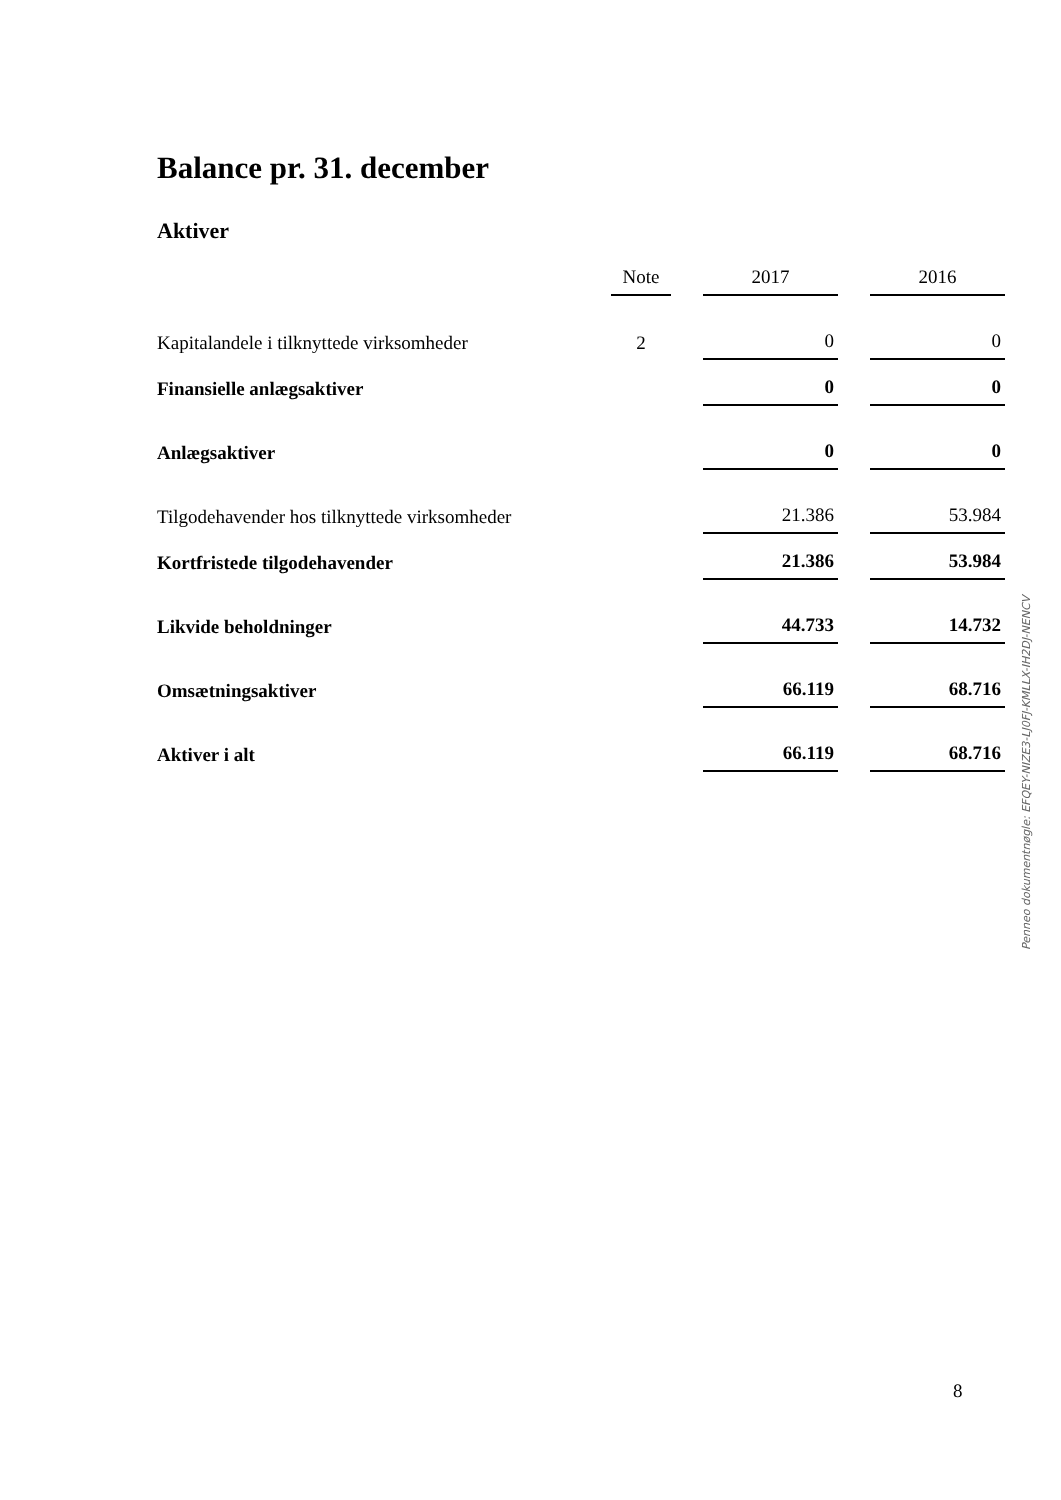Balance pr. 31. december
Aktiver
| | Note | | 2017 | | 2016 |
| --- | --- | --- | --- | --- | --- |
| Kapitalandele i tilknyttede virksomheder | 2 | | 0 | | 0 |
| Finansielle anlægsaktiver | | | 0 | | 0 |
| Anlægsaktiver | | | 0 | | 0 |
| Tilgodehavender hos tilknyttede virksomheder | | | 21.386 | | 53.984 |
| Kortfristede tilgodehavender | | | 21.386 | | 53.984 |
| Likvide beholdninger | | | 44.733 | | 14.732 |
| Omsætningsaktiver | | | 66.119 | | 68.716 |
| Aktiver i alt | | | 66.119 | | 68.716 |
Penneo dokumentnøgle: EFQEY-NIZE3-LJ0FJ-KMLLX-IH2DJ-NENCV
8